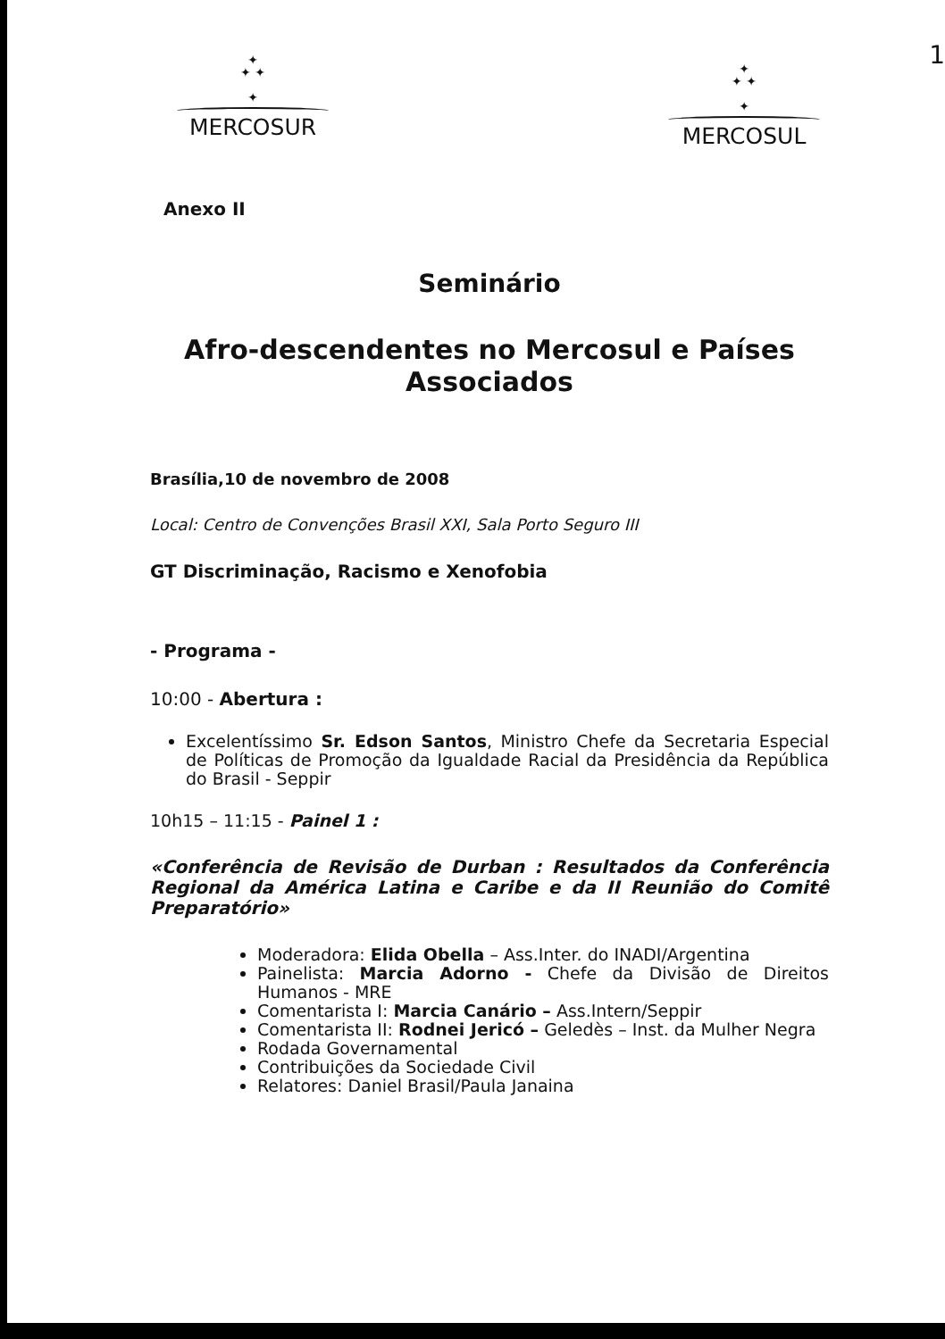1
✦
✦ ✦
✦
MERCOSUR
✦
✦ ✦
✦
MERCOSUL
Anexo II
Seminário
Afro-descendentes no Mercosul e Países Associados
Brasília,10 de novembro de 2008
Local: Centro de Convenções Brasil XXI, Sala Porto Seguro III
GT Discriminação, Racismo e Xenofobia
- Programa -
10:00 - Abertura :
Excelentíssimo Sr. Edson Santos, Ministro Chefe da Secretaria Especial de Políticas de Promoção da Igualdade Racial da Presidência da República do Brasil - Seppir
10h15 – 11:15 - Painel 1 :
«Conferência de Revisão de Durban : Resultados da Conferência Regional da América Latina e Caribe e da II Reunião do Comitê Preparatório»
Moderadora: Elida Obella – Ass.Inter. do INADI/Argentina
Painelista: Marcia Adorno - Chefe da Divisão de Direitos Humanos - MRE
Comentarista I: Marcia Canário – Ass.Intern/Seppir
Comentarista II: Rodnei Jericó – Geledès – Inst. da Mulher Negra
Rodada Governamental
Contribuições da Sociedade Civil
Relatores: Daniel Brasil/Paula Janaina